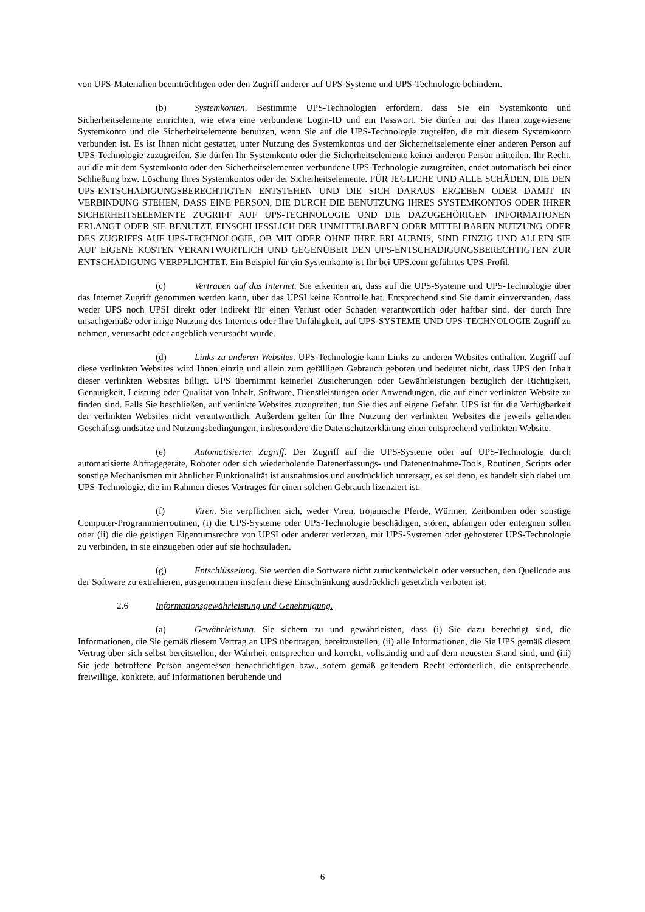von UPS-Materialien beeinträchtigen oder den Zugriff anderer auf UPS-Systeme und UPS-Technologie behindern.
(b) Systemkonten. Bestimmte UPS-Technologien erfordern, dass Sie ein Systemkonto und Sicherheitselemente einrichten, wie etwa eine verbundene Login-ID und ein Passwort. Sie dürfen nur das Ihnen zugewiesene Systemkonto und die Sicherheitselemente benutzen, wenn Sie auf die UPS-Technologie zugreifen, die mit diesem Systemkonto verbunden ist. Es ist Ihnen nicht gestattet, unter Nutzung des Systemkontos und der Sicherheitselemente einer anderen Person auf UPS-Technologie zuzugreifen. Sie dürfen Ihr Systemkonto oder die Sicherheitselemente keiner anderen Person mitteilen. Ihr Recht, auf die mit dem Systemkonto oder den Sicherheitselementen verbundene UPS-Technologie zuzugreifen, endet automatisch bei einer Schließung bzw. Löschung Ihres Systemkontos oder der Sicherheitselemente. FÜR JEGLICHE UND ALLE SCHÄDEN, DIE DEN UPS-ENTSCHÄDIGUNGSBERECHTIGTEN ENTSTEHEN UND DIE SICH DARAUS ERGEBEN ODER DAMIT IN VERBINDUNG STEHEN, DASS EINE PERSON, DIE DURCH DIE BENUTZUNG IHRES SYSTEMKONTOS ODER IHRER SICHERHEITSELEMENTE ZUGRIFF AUF UPS-TECHNOLOGIE UND DIE DAZUGEHÖRIGEN INFORMATIONEN ERLANGT ODER SIE BENUTZT, EINSCHLIESSLICH DER UNMITTELBAREN ODER MITTELBAREN NUTZUNG ODER DES ZUGRIFFS AUF UPS-TECHNOLOGIE, OB MIT ODER OHNE IHRE ERLAUBNIS, SIND EINZIG UND ALLEIN SIE AUF EIGENE KOSTEN VERANTWORTLICH UND GEGENÜBER DEN UPS-ENTSCHÄDIGUNGSBERECHTIGTEN ZUR ENTSCHÄDIGUNG VERPFLICHTET. Ein Beispiel für ein Systemkonto ist Ihr bei UPS.com geführtes UPS-Profil.
(c) Vertrauen auf das Internet. Sie erkennen an, dass auf die UPS-Systeme und UPS-Technologie über das Internet Zugriff genommen werden kann, über das UPSI keine Kontrolle hat. Entsprechend sind Sie damit einverstanden, dass weder UPS noch UPSI direkt oder indirekt für einen Verlust oder Schaden verantwortlich oder haftbar sind, der durch Ihre unsachgemäße oder irrige Nutzung des Internets oder Ihre Unfähigkeit, auf UPS-SYSTEME UND UPS-TECHNOLOGIE Zugriff zu nehmen, verursacht oder angeblich verursacht wurde.
(d) Links zu anderen Websites. UPS-Technologie kann Links zu anderen Websites enthalten. Zugriff auf diese verlinkten Websites wird Ihnen einzig und allein zum gefälligen Gebrauch geboten und bedeutet nicht, dass UPS den Inhalt dieser verlinkten Websites billigt. UPS übernimmt keinerlei Zusicherungen oder Gewährleistungen bezüglich der Richtigkeit, Genauigkeit, Leistung oder Qualität von Inhalt, Software, Dienstleistungen oder Anwendungen, die auf einer verlinkten Website zu finden sind. Falls Sie beschließen, auf verlinkte Websites zuzugreifen, tun Sie dies auf eigene Gefahr. UPS ist für die Verfügbarkeit der verlinkten Websites nicht verantwortlich. Außerdem gelten für Ihre Nutzung der verlinkten Websites die jeweils geltenden Geschäftsgrundsätze und Nutzungsbedingungen, insbesondere die Datenschutzerklärung einer entsprechend verlinkten Website.
(e) Automatisierter Zugriff. Der Zugriff auf die UPS-Systeme oder auf UPS-Technologie durch automatisierte Abfragegeräte, Roboter oder sich wiederholende Datenerfassungs- und Datenentnahme-Tools, Routinen, Scripts oder sonstige Mechanismen mit ähnlicher Funktionalität ist ausnahmslos und ausdrücklich untersagt, es sei denn, es handelt sich dabei um UPS-Technologie, die im Rahmen dieses Vertrages für einen solchen Gebrauch lizenziert ist.
(f) Viren. Sie verpflichten sich, weder Viren, trojanische Pferde, Würmer, Zeitbomben oder sonstige Computer-Programmierroutinen, (i) die UPS-Systeme oder UPS-Technologie beschädigen, stören, abfangen oder enteignen sollen oder (ii) die die geistigen Eigentumsrechte von UPSI oder anderer verletzen, mit UPS-Systemen oder gehosteter UPS-Technologie zu verbinden, in sie einzugeben oder auf sie hochzuladen.
(g) Entschlüsselung. Sie werden die Software nicht zurückentwickeln oder versuchen, den Quellcode aus der Software zu extrahieren, ausgenommen insofern diese Einschränkung ausdrücklich gesetzlich verboten ist.
2.6 Informationsgewährleistung und Genehmigung.
(a) Gewährleistung. Sie sichern zu und gewährleisten, dass (i) Sie dazu berechtigt sind, die Informationen, die Sie gemäß diesem Vertrag an UPS übertragen, bereitzustellen, (ii) alle Informationen, die Sie UPS gemäß diesem Vertrag über sich selbst bereitstellen, der Wahrheit entsprechen und korrekt, vollständig und auf dem neuesten Stand sind, und (iii) Sie jede betroffene Person angemessen benachrichtigen bzw., sofern gemäß geltendem Recht erforderlich, die entsprechende, freiwillige, konkrete, auf Informationen beruhende und
6